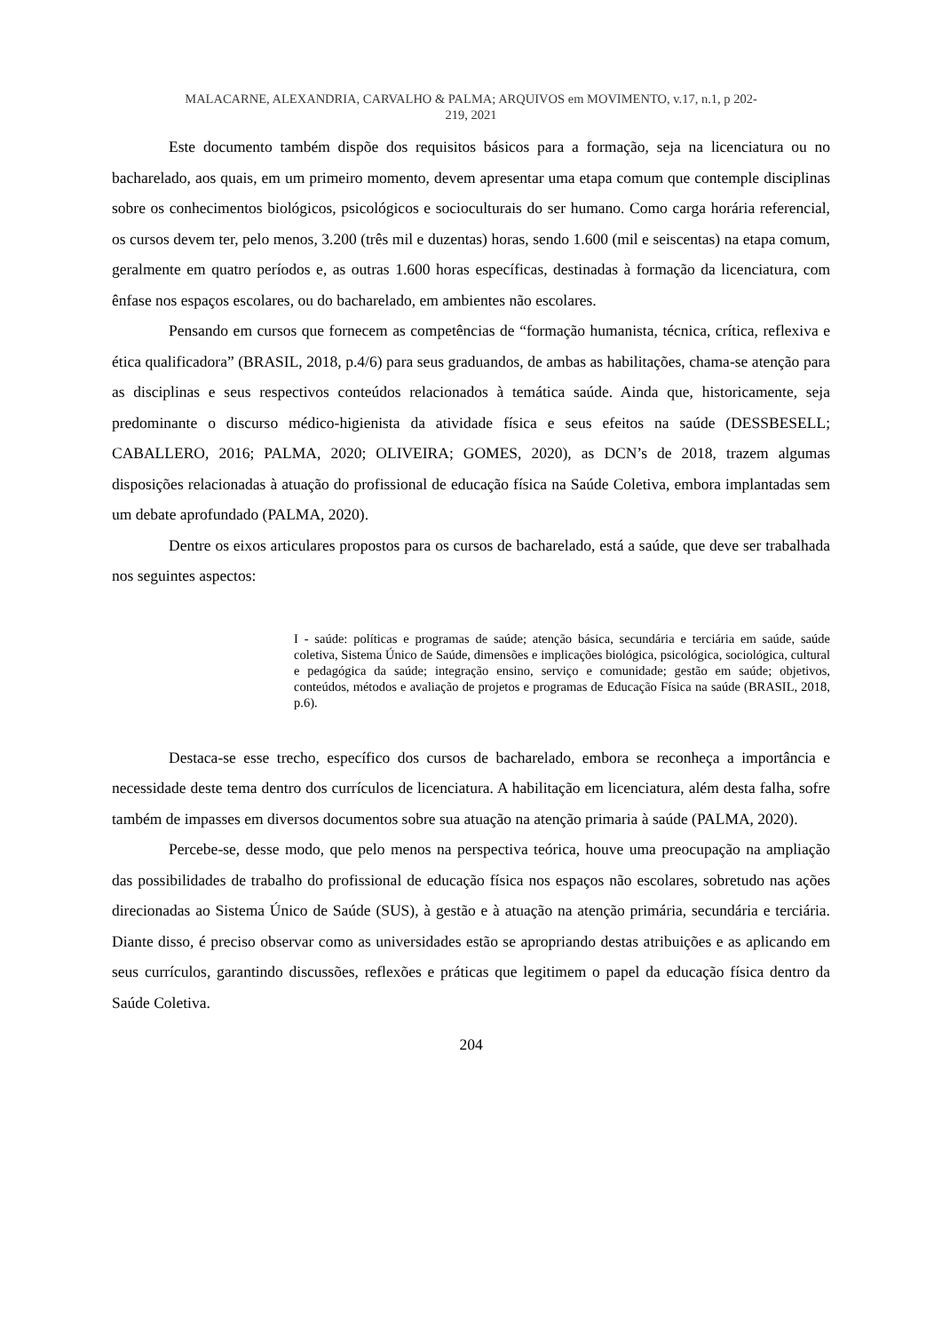MALACARNE, ALEXANDRIA, CARVALHO & PALMA; ARQUIVOS em MOVIMENTO, v.17, n.1, p 202-
219, 2021
Este documento também dispõe dos requisitos básicos para a formação, seja na licenciatura ou no bacharelado, aos quais, em um primeiro momento, devem apresentar uma etapa comum que contemple disciplinas sobre os conhecimentos biológicos, psicológicos e socioculturais do ser humano. Como carga horária referencial, os cursos devem ter, pelo menos, 3.200 (três mil e duzentas) horas, sendo 1.600 (mil e seiscentas) na etapa comum, geralmente em quatro períodos e, as outras 1.600 horas específicas, destinadas à formação da licenciatura, com ênfase nos espaços escolares, ou do bacharelado, em ambientes não escolares.
Pensando em cursos que fornecem as competências de “formação humanista, técnica, crítica, reflexiva e ética qualificadora” (BRASIL, 2018, p.4/6) para seus graduandos, de ambas as habilitações, chama-se atenção para as disciplinas e seus respectivos conteúdos relacionados à temática saúde. Ainda que, historicamente, seja predominante o discurso médico-higienista da atividade física e seus efeitos na saúde (DESSBESELL; CABALLERO, 2016; PALMA, 2020; OLIVEIRA; GOMES, 2020), as DCN’s de 2018, trazem algumas disposições relacionadas à atuação do profissional de educação física na Saúde Coletiva, embora implantadas sem um debate aprofundado (PALMA, 2020).
Dentre os eixos articulares propostos para os cursos de bacharelado, está a saúde, que deve ser trabalhada nos seguintes aspectos:
I - saúde: políticas e programas de saúde; atenção básica, secundária e terciária em saúde, saúde coletiva, Sistema Único de Saúde, dimensões e implicações biológica, psicológica, sociológica, cultural e pedagógica da saúde; integração ensino, serviço e comunidade; gestão em saúde; objetivos, conteúdos, métodos e avaliação de projetos e programas de Educação Física na saúde (BRASIL, 2018, p.6).
Destaca-se esse trecho, específico dos cursos de bacharelado, embora se reconheça a importância e necessidade deste tema dentro dos currículos de licenciatura. A habilitação em licenciatura, além desta falha, sofre também de impasses em diversos documentos sobre sua atuação na atenção primaria à saúde (PALMA, 2020).
Percebe-se, desse modo, que pelo menos na perspectiva teórica, houve uma preocupação na ampliação das possibilidades de trabalho do profissional de educação física nos espaços não escolares, sobretudo nas ações direcionadas ao Sistema Único de Saúde (SUS), à gestão e à atuação na atenção primária, secundária e terciária. Diante disso, é preciso observar como as universidades estão se apropriando destas atribuições e as aplicando em seus currículos, garantindo discussões, reflexões e práticas que legitimem o papel da educação física dentro da Saúde Coletiva.
204